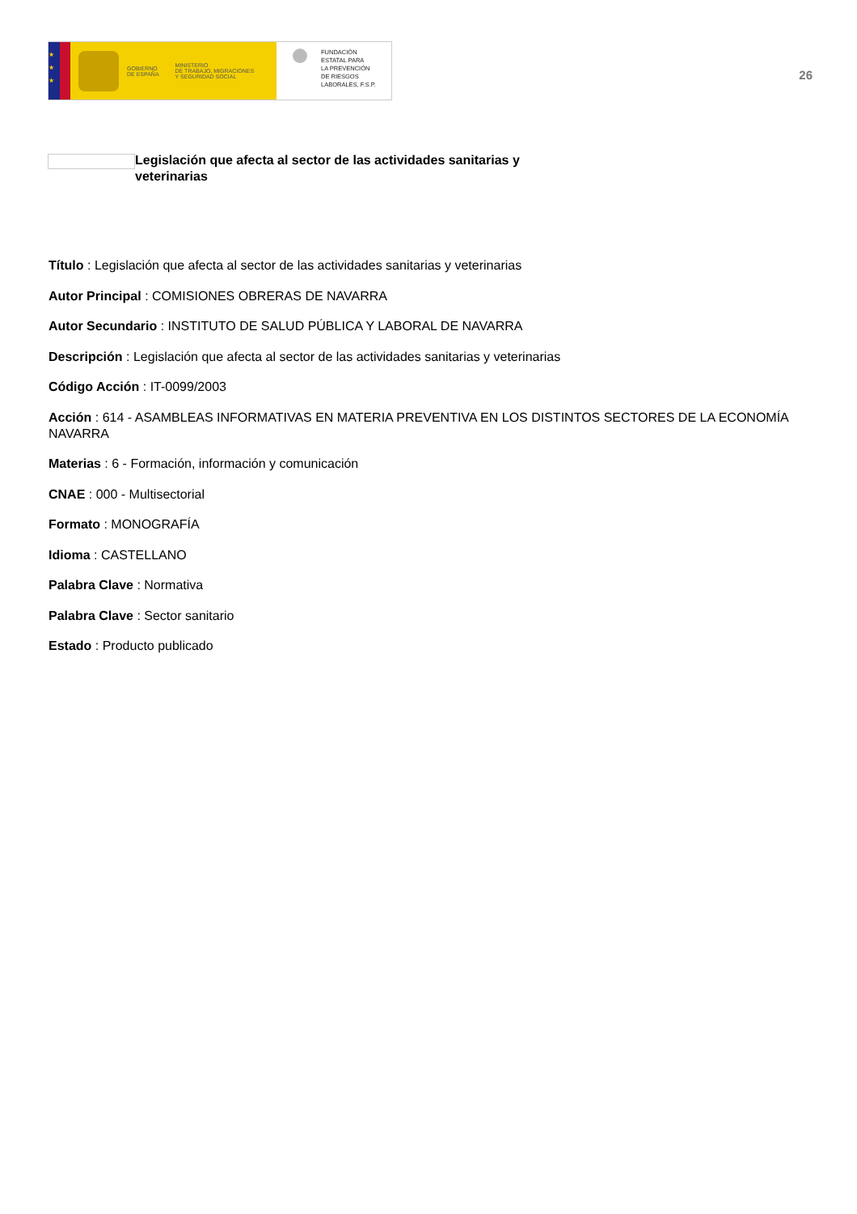★
★
★
GOBIERNO
DE ESPAÑA
MINISTERIO
DE TRABAJO, MIGRACIONES
Y SEGURIDAD SOCIAL
FUNDACIÓN
ESTATAL PARA
LA PREVENCIÓN
DE RIESGOS
LABORALES, F.S.P.
26
Legislación que afecta al sector de las actividades sanitarias y
veterinarias
Título : Legislación que afecta al sector de las actividades sanitarias y veterinarias
Autor Principal : COMISIONES OBRERAS DE NAVARRA
Autor Secundario : INSTITUTO DE SALUD PÚBLICA Y LABORAL DE NAVARRA
Descripción : Legislación que afecta al sector de las actividades sanitarias y veterinarias
Código Acción : IT-0099/2003
Acción : 614 - ASAMBLEAS INFORMATIVAS EN MATERIA PREVENTIVA EN LOS DISTINTOS SECTORES DE LA ECONOMÍA NAVARRA
Materias : 6 - Formación, información y comunicación
CNAE : 000 - Multisectorial
Formato : MONOGRAFÍA
Idioma : CASTELLANO
Palabra Clave : Normativa
Palabra Clave : Sector sanitario
Estado : Producto publicado